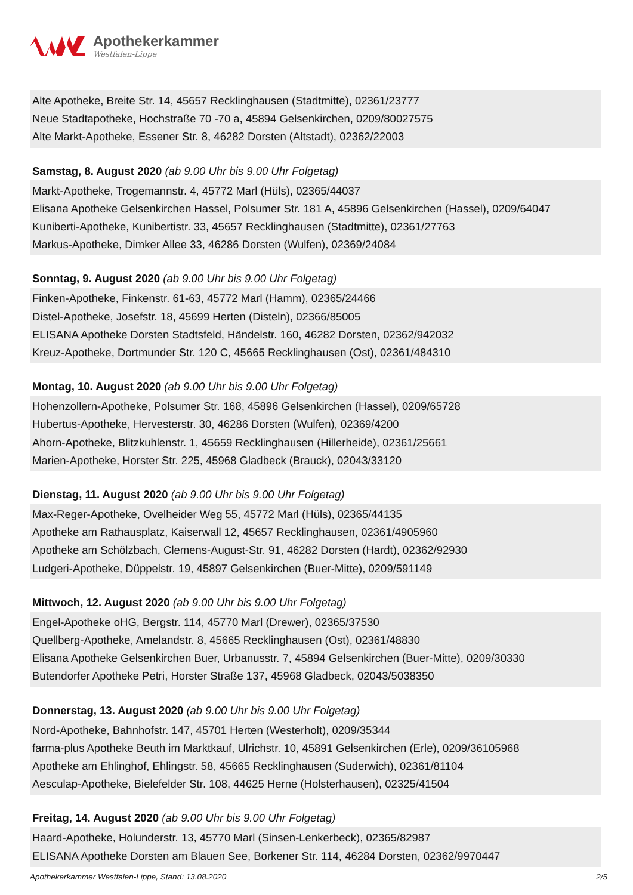Apothekerkammer
Westfalen-Lippe
Alte Apotheke, Breite Str. 14, 45657 Recklinghausen (Stadtmitte), 02361/23777
Neue Stadtapotheke, Hochstraße 70 -70 a, 45894 Gelsenkirchen, 0209/80027575
Alte Markt-Apotheke, Essener Str. 8, 46282 Dorsten (Altstadt), 02362/22003
Samstag, 8. August 2020 (ab 9.00 Uhr bis 9.00 Uhr Folgetag)
Markt-Apotheke, Trogemannstr. 4, 45772 Marl (Hüls), 02365/44037
Elisana Apotheke Gelsenkirchen Hassel, Polsumer Str. 181 A, 45896 Gelsenkirchen (Hassel), 0209/64047
Kuniberti-Apotheke, Kunibertistr. 33, 45657 Recklinghausen (Stadtmitte), 02361/27763
Markus-Apotheke, Dimker Allee 33, 46286 Dorsten (Wulfen), 02369/24084
Sonntag, 9. August 2020 (ab 9.00 Uhr bis 9.00 Uhr Folgetag)
Finken-Apotheke, Finkenstr. 61-63, 45772 Marl (Hamm), 02365/24466
Distel-Apotheke, Josefstr. 18, 45699 Herten (Disteln), 02366/85005
ELISANA Apotheke Dorsten Stadtsfeld, Händelstr. 160, 46282 Dorsten, 02362/942032
Kreuz-Apotheke, Dortmunder Str. 120 C, 45665 Recklinghausen (Ost), 02361/484310
Montag, 10. August 2020 (ab 9.00 Uhr bis 9.00 Uhr Folgetag)
Hohenzollern-Apotheke, Polsumer Str. 168, 45896 Gelsenkirchen (Hassel), 0209/65728
Hubertus-Apotheke, Hervesterstr. 30, 46286 Dorsten (Wulfen), 02369/4200
Ahorn-Apotheke, Blitzkuhlenstr. 1, 45659 Recklinghausen (Hillerheide), 02361/25661
Marien-Apotheke, Horster Str. 225, 45968 Gladbeck (Brauck), 02043/33120
Dienstag, 11. August 2020 (ab 9.00 Uhr bis 9.00 Uhr Folgetag)
Max-Reger-Apotheke, Ovelheider Weg 55, 45772 Marl (Hüls), 02365/44135
Apotheke am Rathausplatz, Kaiserwall 12, 45657 Recklinghausen, 02361/4905960
Apotheke am Schölzbach, Clemens-August-Str. 91, 46282 Dorsten (Hardt), 02362/92930
Ludgeri-Apotheke, Düppelstr. 19, 45897 Gelsenkirchen (Buer-Mitte), 0209/591149
Mittwoch, 12. August 2020 (ab 9.00 Uhr bis 9.00 Uhr Folgetag)
Engel-Apotheke oHG, Bergstr. 114, 45770 Marl (Drewer), 02365/37530
Quellberg-Apotheke, Amelandstr. 8, 45665 Recklinghausen (Ost), 02361/48830
Elisana Apotheke Gelsenkirchen Buer, Urbanusstr. 7, 45894 Gelsenkirchen (Buer-Mitte), 0209/30330
Butendorfer Apotheke Petri, Horster Straße 137, 45968 Gladbeck, 02043/5038350
Donnerstag, 13. August 2020 (ab 9.00 Uhr bis 9.00 Uhr Folgetag)
Nord-Apotheke, Bahnhofstr. 147, 45701 Herten (Westerholt), 0209/35344
farma-plus Apotheke Beuth im Marktkauf, Ulrichstr. 10, 45891 Gelsenkirchen (Erle), 0209/36105968
Apotheke am Ehlinghof, Ehlingstr. 58, 45665 Recklinghausen (Suderwich), 02361/81104
Aesculap-Apotheke, Bielefelder Str. 108, 44625 Herne (Holsterhausen), 02325/41504
Freitag, 14. August 2020 (ab 9.00 Uhr bis 9.00 Uhr Folgetag)
Haard-Apotheke, Holunderstr. 13, 45770 Marl (Sinsen-Lenkerbeck), 02365/82987
ELISANA Apotheke Dorsten am Blauen See, Borkener Str. 114, 46284 Dorsten, 02362/9970447
Apothekerkammer Westfalen-Lippe, Stand: 13.08.2020 2/5